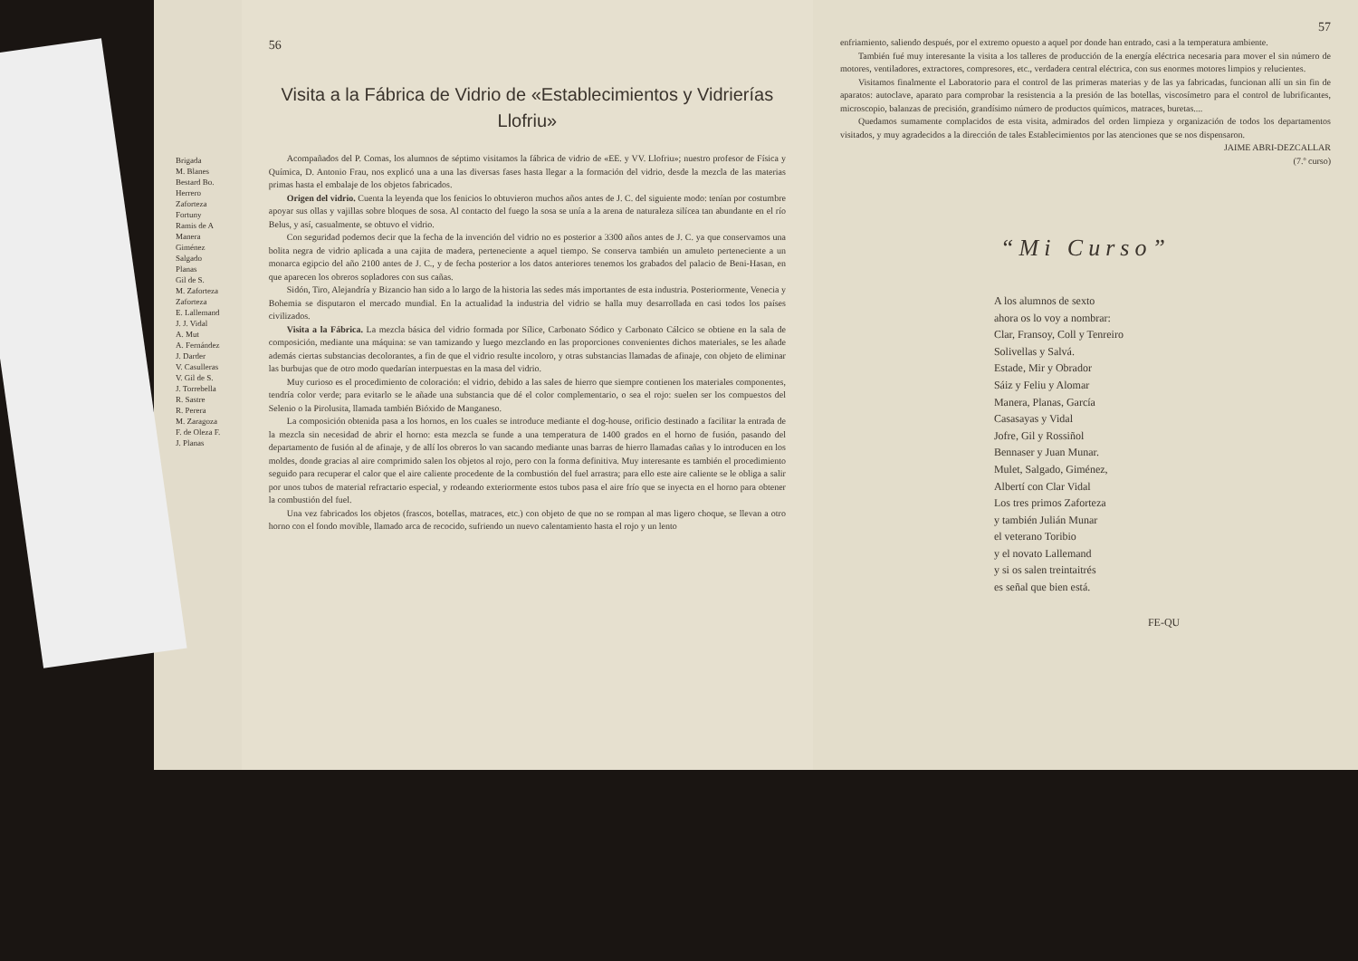Brigada
M. Blanes
Bestard Bo.
Herrero
Zaforteza
Fortuny
Ramis de A
Manera
Giménez
Salgado
Planas
Gil de S.
M. Zaforteza
Zaforteza
E. Lallemand
J. J. Vidal
A. Mut
A. Fernández
J. Darder
V. Casulleras
V. Gil de S.
J. Torrebella
R. Sastre
R. Perera
M. Zaragoza
F. de Oleza F.
J. Planas
56
Visita a la Fábrica de Vidrio de «Establecimientos y Vidrierías Llofriu»
Acompañados del P. Comas, los alumnos de séptimo visitamos la fábrica de vidrio de «EE. y VV. Llofriu»; nuestro profesor de Física y Química, D. Antonio Frau, nos explicó una a una las diversas fases hasta llegar a la formación del vidrio, desde la mezcla de las materias primas hasta el embalaje de los objetos fabricados.
Origen del vidrio. Cuenta la leyenda que los fenicios lo obtuvieron muchos años antes de J. C. del siguiente modo: tenían por costumbre apoyar sus ollas y vajillas sobre bloques de sosa. Al contacto del fuego la sosa se unía a la arena de naturaleza silícea tan abundante en el río Belus, y así, casualmente, se obtuvo el vidrio.
Con seguridad podemos decir que la fecha de la invención del vidrio no es posterior a 3300 años antes de J. C. ya que conservamos una bolita negra de vidrio aplicada a una cajita de madera, perteneciente a aquel tiempo. Se conserva también un amuleto perteneciente a un monarca egipcio del año 2100 antes de J. C., y de fecha posterior a los datos anteriores tenemos los grabados del palacio de Beni-Hasan, en que aparecen los obreros sopladores con sus cañas.
Sidón, Tiro, Alejandría y Bizancio han sido a lo largo de la historia las sedes más importantes de esta industria. Posteriormente, Venecia y Bohemia se disputaron el mercado mundial. En la actualidad la industria del vidrio se halla muy desarrollada en casi todos los países civilizados.
Visita a la Fábrica. La mezcla básica del vidrio formada por Sílice, Carbonato Sódico y Carbonato Cálcico se obtiene en la sala de composición, mediante una máquina: se van tamizando y luego mezclando en las proporciones convenientes dichos materiales, se les añade además ciertas substancias decolorantes, a fin de que el vidrio resulte incoloro, y otras substancias llamadas de afinaje, con objeto de eliminar las burbujas que de otro modo quedarían interpuestas en la masa del vidrio.
Muy curioso es el procedimiento de coloración: el vidrio, debido a las sales de hierro que siempre contienen los materiales componentes, tendría color verde; para evitarlo se le añade una substancia que dé el color complementario, o sea el rojo: suelen ser los compuestos del Selenio o la Pirolusita, llamada también Bióxido de Manganeso.
La composición obtenida pasa a los hornos, en los cuales se introduce mediante el dog-house, orificio destinado a facilitar la entrada de la mezcla sin necesidad de abrir el horno: esta mezcla se funde a una temperatura de 1400 grados en el horno de fusión, pasando del departamento de fusión al de afinaje, y de allí los obreros lo van sacando mediante unas barras de hierro llamadas cañas y lo introducen en los moldes, donde gracias al aire comprimido salen los objetos al rojo, pero con la forma definitiva. Muy interesante es también el procedimiento seguido para recuperar el calor que el aire caliente procedente de la combustión del fuel arrastra; para ello este aire caliente se le obliga a salir por unos tubos de material refractario especial, y rodeando exteriormente estos tubos pasa el aire frío que se inyecta en el horno para obtener la combustión del fuel.
Una vez fabricados los objetos (frascos, botellas, matraces, etc.) con objeto de que no se rompan al mas ligero choque, se llevan a otro horno con el fondo movible, llamado arca de recocido, sufriendo un nuevo calentamiento hasta el rojo y un lento
57
enfriamiento, saliendo después, por el extremo opuesto a aquel por donde han entrado, casi a la temperatura ambiente.
También fué muy interesante la visita a los talleres de producción de la energía eléctrica necesaria para mover el sin número de motores, ventiladores, extractores, compresores, etc., verdadera central eléctrica, con sus enormes motores limpios y relucientes.
Visitamos finalmente el Laboratorio para el control de las primeras materias y de las ya fabricadas, funcionan allí un sin fin de aparatos: autoclave, aparato para comprobar la resistencia a la presión de las botellas, viscosímetro para el control de lubrificantes, microscopio, balanzas de precisión, grandísimo número de productos químicos, matraces, buretas....
Quedamos sumamente complacidos de esta visita, admirados del orden limpieza y organización de todos los departamentos visitados, y muy agradecidos a la dirección de tales Establecimientos por las atenciones que se nos dispensaron.
JAIME ABRI-DEZCALLAR
(7.º curso)
“Mi Curso”
A los alumnos de sexto
ahora os lo voy a nombrar:
Clar, Fransoy, Coll y Tenreiro
Solivellas y Salvá.
Estade, Mir y Obrador
Sáiz y Feliu y Alomar
Manera, Planas, García
Casasayas y Vidal
Jofre, Gil y Rossiñol
Bennaser y Juan Munar.
Mulet, Salgado, Giménez,
Albertí con Clar Vidal
Los tres primos Zaforteza
y también Julián Munar
el veterano Toribio
y el novato Lallemand
y si os salen treintaitrés
es señal que bien está.
FE-QU